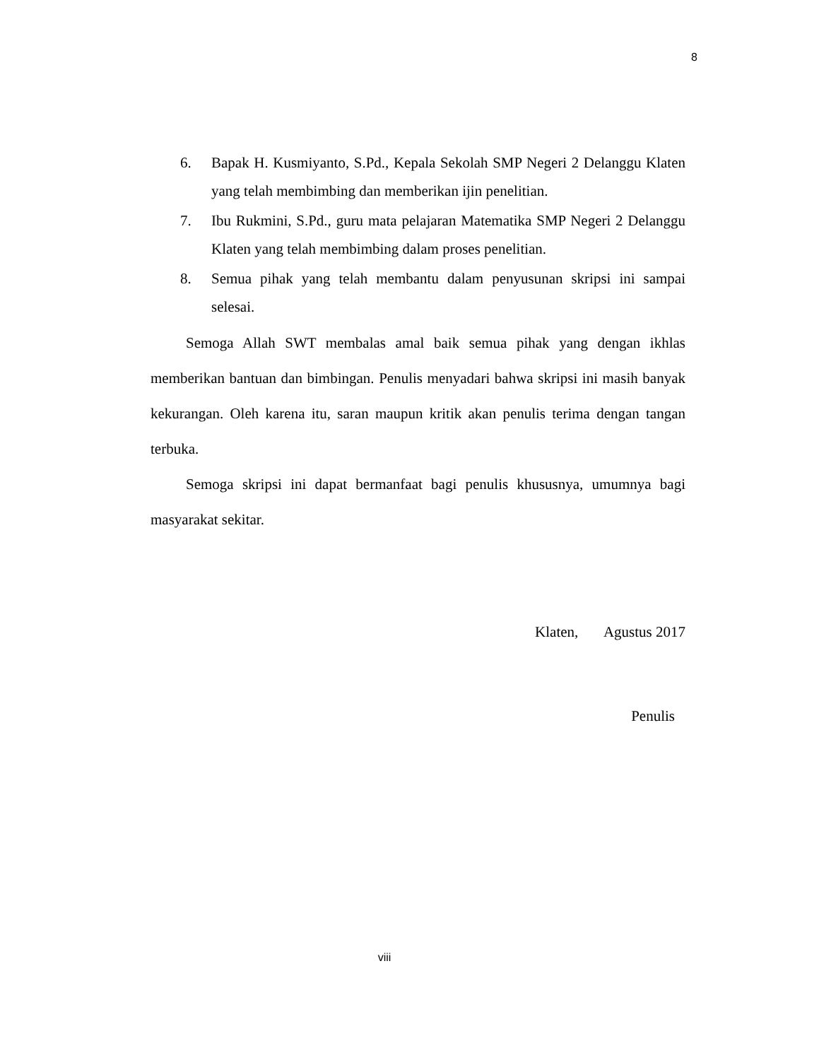8
6. Bapak H. Kusmiyanto, S.Pd., Kepala Sekolah SMP Negeri 2 Delanggu Klaten yang telah membimbing dan memberikan ijin penelitian.
7. Ibu Rukmini, S.Pd., guru mata pelajaran Matematika SMP Negeri 2 Delanggu Klaten yang telah membimbing dalam proses penelitian.
8. Semua pihak yang telah membantu dalam penyusunan skripsi ini sampai selesai.
Semoga Allah SWT membalas amal baik semua pihak yang dengan ikhlas memberikan bantuan dan bimbingan. Penulis menyadari bahwa skripsi ini masih banyak kekurangan. Oleh karena itu, saran maupun kritik akan penulis terima dengan tangan terbuka.
Semoga skripsi ini dapat bermanfaat bagi penulis khususnya, umumnya bagi masyarakat sekitar.
Klaten, Agustus 2017
Penulis
viii